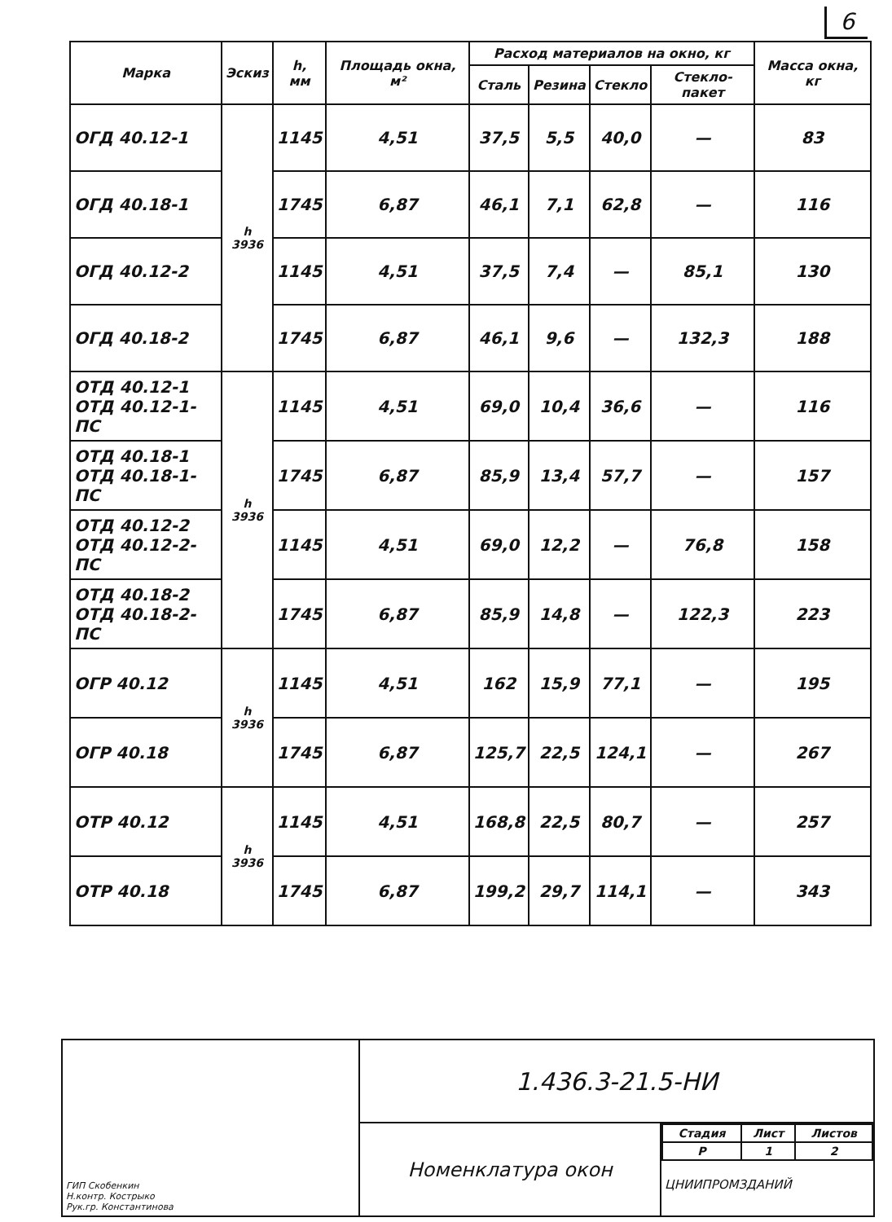6
| Марка | Эскиз | h, мм | Площадь окна, м² | Расход материалов на окно, кг | | | | Масса окна, кг |
| --- | --- | --- | --- | --- | --- | --- | --- | --- |
| | | | | Сталь | Резина | Стекло | Стекло­пакет | |
| ОГД 40.12-1 | h 3936 | 1145 | 4,51 | 37,5 | 5,5 | 40,0 | — | 83 |
| ОГД 40.18-1 | | 1745 | 6,87 | 46,1 | 7,1 | 62,8 | — | 116 |
| ОГД 40.12-2 | | 1145 | 4,51 | 37,5 | 7,4 | — | 85,1 | 130 |
| ОГД 40.18-2 | | 1745 | 6,87 | 46,1 | 9,6 | — | 132,3 | 188 |
| ОТД 40.12-1 ОТД 40.12-1-ПС | h 3936 | 1145 | 4,51 | 69,0 | 10,4 | 36,6 | — | 116 |
| ОТД 40.18-1 ОТД 40.18-1-ПС | | 1745 | 6,87 | 85,9 | 13,4 | 57,7 | — | 157 |
| ОТД 40.12-2 ОТД 40.12-2-ПС | | 1145 | 4,51 | 69,0 | 12,2 | — | 76,8 | 158 |
| ОТД 40.18-2 ОТД 40.18-2-ПС | | 1745 | 6,87 | 85,9 | 14,8 | — | 122,3 | 223 |
| ОГР 40.12 | h 3936 | 1145 | 4,51 | 162 | 15,9 | 77,1 | — | 195 |
| ОГР 40.18 | | 1745 | 6,87 | 125,7 | 22,5 | 124,1 | — | 267 |
| ОТР 40.12 | h 3936 | 1145 | 4,51 | 168,8 | 22,5 | 80,7 | — | 257 |
| ОТР 40.18 | | 1745 | 6,87 | 199,2 | 29,7 | 114,1 | — | 343 |
ГИП Скобенкин
Н.контр. Кострыко
Рук.гр. Константинова
1.436.3-21.5-НИ
Номенклатура окон
| Стадия | Лист | Листов |
| Р | 1 | 2 |
ЦНИИПРОМЗДАНИЙ